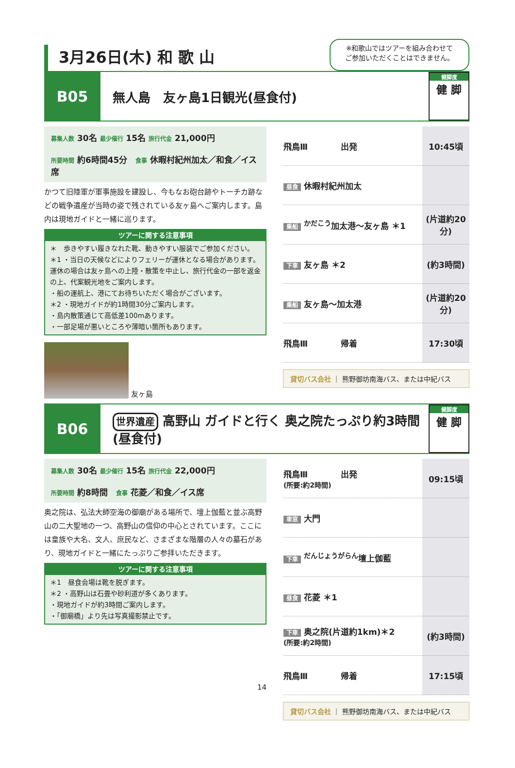3月26日(木) 和 歌 山
※和歌山ではツアーを組み合わせて
ご参加いただくことはできません。
B05
無人島　友ヶ島1日観光(昼食付)
健脚度
健 脚
募集人数 30名 最少催行 15名 旅行代金 21,000円
所要時間 約6時間45分　食事 休暇村紀州加太／和食／イス席
かつて旧陸軍が軍事施設を建設し、今もなお砲台跡やトーチカ跡などの戦争遺産が当時の姿で残されている友ヶ島へご案内します。島内は現地ガイドと一緒に巡ります。
ツアーに関する注意事項
＊　歩きやすい履きなれた靴、動きやすい服装でご参加ください。
＊1 ・当日の天候などによりフェリーが運休となる場合があります。運休の場合は友ヶ島への上陸・散策を中止し、旅行代金の一部を返金の上、代案観光地をご案内します。
・船の運航上、港にてお待ちいただく場合がございます。
＊2 ・現地ガイドが約1時間30分ご案内します。
・島内散策通じて高低差100mあります。
・一部足場が悪いところや薄暗い箇所もあります。
友ヶ島
| 飛鳥Ⅲ 出発 | 10:45頃 |
| 昼食 休暇村紀州加太 | |
| 乗船<sup>かだこう</sup>加太港～友ヶ島 ＊1 | (片道約20分) |
| 下車 友ヶ島 ＊2 | (約3時間) |
| 乗船 友ヶ島～加太港 | (片道約20分) |
| 飛鳥Ⅲ 帰着 | 17:30頃 |
貸切バス会社 ｜ 熊野御坊南海バス、または中紀バス
B06
世界遺産 高野山 ガイドと行く 奥之院たっぷり約3時間(昼食付)
健脚度
健 脚
募集人数 30名 最少催行 15名 旅行代金 22,000円
所要時間 約8時間　食事 花菱／和食／イス席
奥之院は、弘法大師空海の御廟がある場所で、壇上伽藍と並ぶ高野山の二大聖地の一つ、高野山の信仰の中心とされています。ここには皇族や大名、文人、庶民など、さまざまな階層の人々の墓石があり、現地ガイドと一緒にたっぷりご参拝いただきます。
ツアーに関する注意事項
＊1　昼食会場は靴を脱ぎます。
＊2 ・高野山は石畳や砂利道が多くあります。
・現地ガイドが約3時間ご案内します。
・「御廟橋」より先は写真撮影禁止です。
14
| 飛鳥Ⅲ 出発 (所要:約2時間) | 09:15頃 |
| 車窓 大門 | |
| 下車<sup>だんじょうがらん</sup>壇上伽藍 | |
| 昼食 花菱 ＊1 | |
| 下車 奥之院(片道約1km)＊2 (所要:約2時間) | (約3時間) |
| 飛鳥Ⅲ 帰着 | 17:15頃 |
貸切バス会社 ｜ 熊野御坊南海バス、または中紀バス